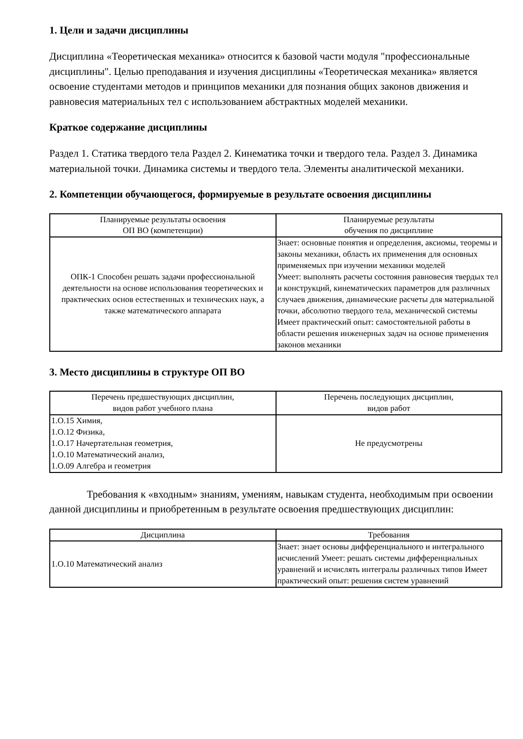1. Цели и задачи дисциплины
Дисциплина «Теоретическая механика» относится к базовой части модуля "профессиональные дисциплины". Целью преподавания и изучения дисциплины «Теоретическая механика» является освоение студентами методов и принципов механики для познания общих законов движения и равновесия материальных тел с использованием абстрактных моделей механики.
Краткое содержание дисциплины
Раздел 1. Статика твердого тела Раздел 2. Кинематика точки и твердого тела. Раздел 3. Динамика материальной точки. Динамика системы и твердого тела. Элементы аналитической механики.
2. Компетенции обучающегося, формируемые в результате освоения дисциплины
| Планируемые результаты освоения ОП ВО (компетенции) | Планируемые результаты обучения по дисциплине |
| --- | --- |
| ОПК-1 Способен решать задачи профессиональной деятельности на основе использования теоретических и практических основ естественных и технических наук, а также математического аппарата | Знает: основные понятия и определения, аксиомы, теоремы и законы механики, область их применения для основных применяемых при изучении механики моделей Умеет: выполнять расчеты состояния равновесия твердых тел и конструкций, кинематических параметров для различных случаев движения, динамические расчеты для материальной точки, абсолютно твердого тела, механической системы Имеет практический опыт: самостоятельной работы в области решения инженерных задач на основе применения законов механики |
3. Место дисциплины в структуре ОП ВО
| Перечень предшествующих дисциплин, видов работ учебного плана | Перечень последующих дисциплин, видов работ |
| --- | --- |
| 1.О.15 Химия, 1.О.12 Физика, 1.О.17 Начертательная геометрия, 1.О.10 Математический анализ, 1.О.09 Алгебра и геометрия | Не предусмотрены |
Требования к «входным» знаниям, умениям, навыкам студента, необходимым при освоении данной дисциплины и приобретенным в результате освоения предшествующих дисциплин:
| Дисциплина | Требования |
| --- | --- |
| 1.О.10 Математический анализ | Знает: знает основы дифференциального и интегрального исчислений Умеет: решать системы дифференциальных уравнений и исчислять интегралы различных типов Имеет практический опыт: решения систем уравнений |